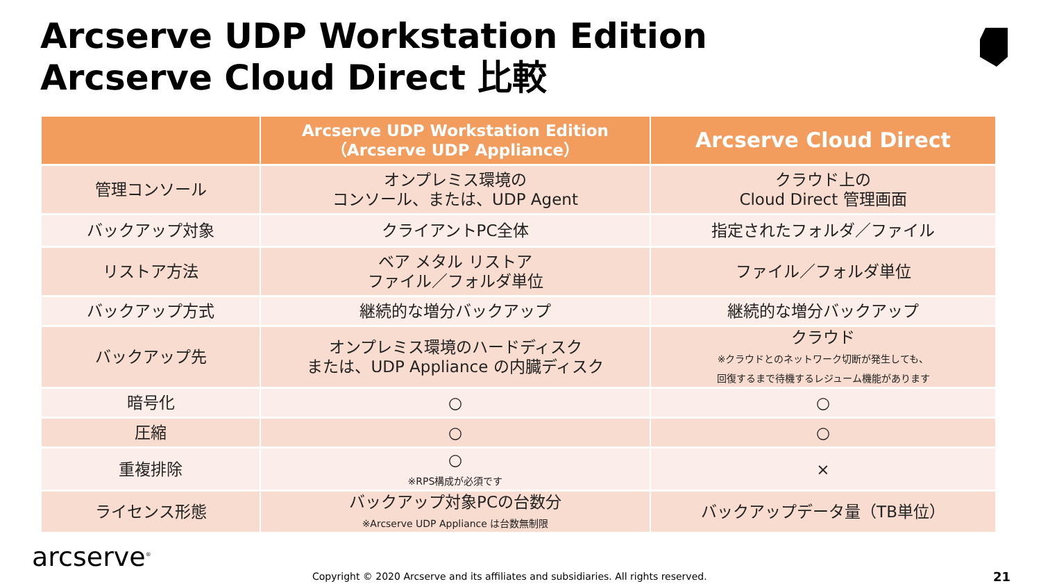Arcserve UDP Workstation Edition
Arcserve Cloud Direct 比較
| | Arcserve UDP Workstation Edition （Arcserve UDP Appliance） | Arcserve Cloud Direct |
| --- | --- | --- |
| 管理コンソール | オンプレミス環境の コンソール、または、UDP Agent | クラウド上の Cloud Direct 管理画面 |
| バックアップ対象 | クライアントPC全体 | 指定されたフォルダ／ファイル |
| リストア方法 | ベア メタル リストア ファイル／フォルダ単位 | ファイル／フォルダ単位 |
| バックアップ方式 | 継続的な増分バックアップ | 継続的な増分バックアップ |
| バックアップ先 | オンプレミス環境のハードディスク または、UDP Appliance の内臓ディスク | クラウド ※クラウドとのネットワーク切断が発生しても、 回復するまで待機するレジューム機能があります |
| 暗号化 | ○ | ○ |
| 圧縮 | ○ | ○ |
| 重複排除 | ○ ※RPS構成が必須です | × |
| ライセンス形態 | バックアップ対象PCの台数分 ※Arcserve UDP Appliance は台数無制限 | バックアップデータ量（TB単位） |
arcserve<sup>®</sup>
Copyright © 2020 Arcserve and its affiliates and subsidiaries. All rights reserved.
21